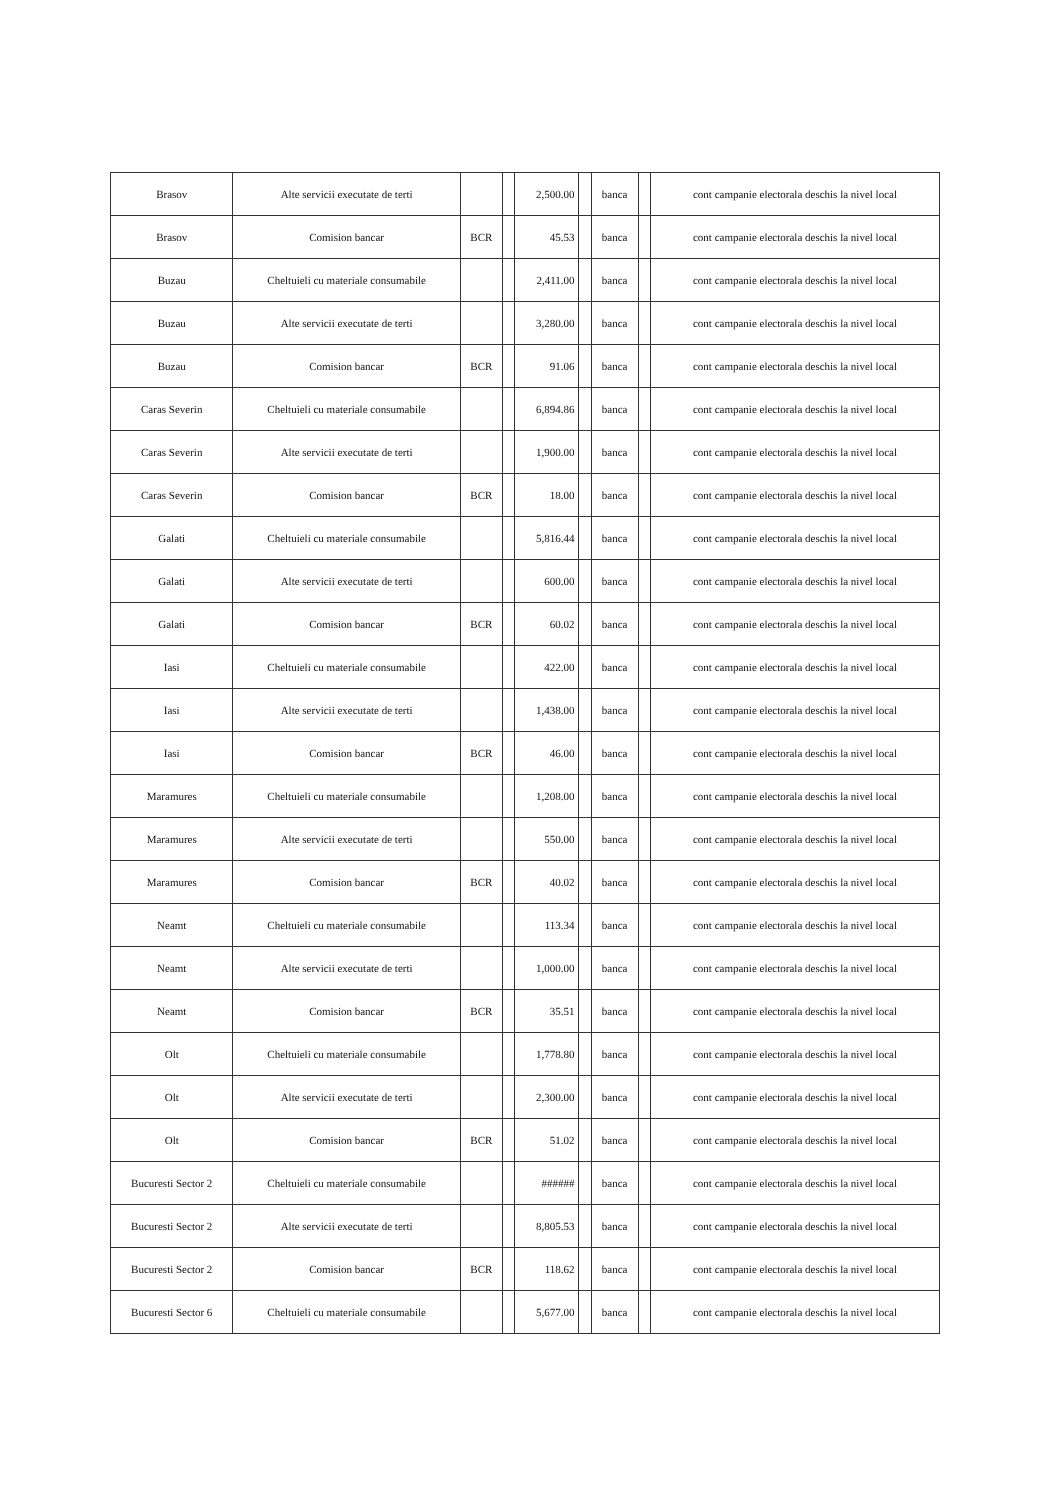| Brasov | Alte servicii executate de terti | | | 2,500.00 | | banca | | cont campanie electorala deschis la nivel local |
| Brasov | Comision bancar | BCR | | 45.53 | | banca | | cont campanie electorala deschis la nivel local |
| Buzau | Cheltuieli cu materiale consumabile | | | 2,411.00 | | banca | | cont campanie electorala deschis la nivel local |
| Buzau | Alte servicii executate de terti | | | 3,280.00 | | banca | | cont campanie electorala deschis la nivel local |
| Buzau | Comision bancar | BCR | | 91.06 | | banca | | cont campanie electorala deschis la nivel local |
| Caras Severin | Cheltuieli cu materiale consumabile | | | 6,894.86 | | banca | | cont campanie electorala deschis la nivel local |
| Caras Severin | Alte servicii executate de terti | | | 1,900.00 | | banca | | cont campanie electorala deschis la nivel local |
| Caras Severin | Comision bancar | BCR | | 18.00 | | banca | | cont campanie electorala deschis la nivel local |
| Galati | Cheltuieli cu materiale consumabile | | | 5,816.44 | | banca | | cont campanie electorala deschis la nivel local |
| Galati | Alte servicii executate de terti | | | 600.00 | | banca | | cont campanie electorala deschis la nivel local |
| Galati | Comision bancar | BCR | | 60.02 | | banca | | cont campanie electorala deschis la nivel local |
| Iasi | Cheltuieli cu materiale consumabile | | | 422.00 | | banca | | cont campanie electorala deschis la nivel local |
| Iasi | Alte servicii executate de terti | | | 1,438.00 | | banca | | cont campanie electorala deschis la nivel local |
| Iasi | Comision bancar | BCR | | 46.00 | | banca | | cont campanie electorala deschis la nivel local |
| Maramures | Cheltuieli cu materiale consumabile | | | 1,208.00 | | banca | | cont campanie electorala deschis la nivel local |
| Maramures | Alte servicii executate de terti | | | 550.00 | | banca | | cont campanie electorala deschis la nivel local |
| Maramures | Comision bancar | BCR | | 40.02 | | banca | | cont campanie electorala deschis la nivel local |
| Neamt | Cheltuieli cu materiale consumabile | | | 113.34 | | banca | | cont campanie electorala deschis la nivel local |
| Neamt | Alte servicii executate de terti | | | 1,000.00 | | banca | | cont campanie electorala deschis la nivel local |
| Neamt | Comision bancar | BCR | | 35.51 | | banca | | cont campanie electorala deschis la nivel local |
| Olt | Cheltuieli cu materiale consumabile | | | 1,778.80 | | banca | | cont campanie electorala deschis la nivel local |
| Olt | Alte servicii executate de terti | | | 2,300.00 | | banca | | cont campanie electorala deschis la nivel local |
| Olt | Comision bancar | BCR | | 51.02 | | banca | | cont campanie electorala deschis la nivel local |
| Bucuresti Sector 2 | Cheltuieli cu materiale consumabile | | | ###### | | banca | | cont campanie electorala deschis la nivel local |
| Bucuresti Sector 2 | Alte servicii executate de terti | | | 8,805.53 | | banca | | cont campanie electorala deschis la nivel local |
| Bucuresti Sector 2 | Comision bancar | BCR | | 118.62 | | banca | | cont campanie electorala deschis la nivel local |
| Bucuresti Sector 6 | Cheltuieli cu materiale consumabile | | | 5,677.00 | | banca | | cont campanie electorala deschis la nivel local |